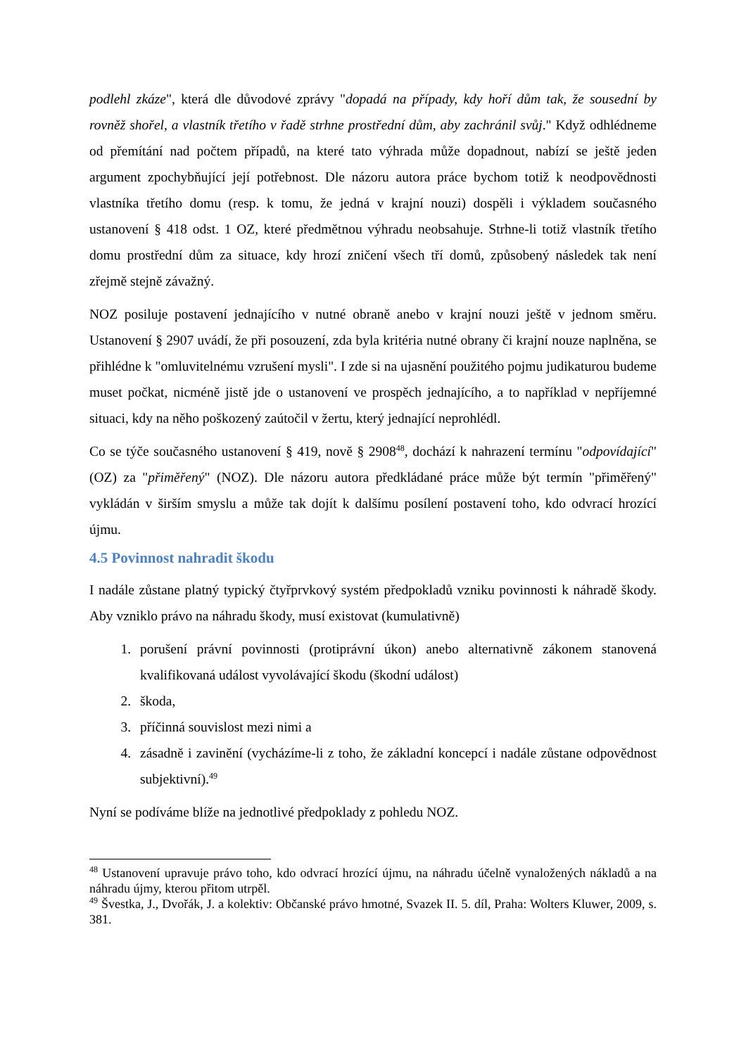podlehl zkáze", která dle důvodové zprávy "dopadá na případy, kdy hoří dům tak, že sousední by rovněž shořel, a vlastník třetího v řadě strhne prostřední dům, aby zachránil svůj." Když odhlédneme od přemítání nad počtem případů, na které tato výhrada může dopadnout, nabízí se ještě jeden argument zpochybňující její potřebnost. Dle názoru autora práce bychom totiž k neodpovědnosti vlastníka třetího domu (resp. k tomu, že jedná v krajní nouzi) dospěli i výkladem současného ustanovení § 418 odst. 1 OZ, které předmětnou výhradu neobsahuje. Strhne-li totiž vlastník třetího domu prostřední dům za situace, kdy hrozí zničení všech tří domů, způsobený následek tak není zřejmě stejně závažný.
NOZ posiluje postavení jednajícího v nutné obraně anebo v krajní nouzi ještě v jednom směru. Ustanovení § 2907 uvádí, že při posouzení, zda byla kritéria nutné obrany či krajní nouze naplněna, se přihlédne k "omluvitelnému vzrušení mysli". I zde si na ujasnění použitého pojmu judikaturou budeme muset počkat, nicméně jistě jde o ustanovení ve prospěch jednajícího, a to například v nepříjemné situaci, kdy na něho poškozený zaútočil v žertu, který jednající neprohlédl.
Co se týče současného ustanovení § 419, nově § 2908<sup>48</sup>, dochází k nahrazení termínu "odpovídající" (OZ) za "přiměřený" (NOZ). Dle názoru autora předkládané práce může být termín "přiměřený" vykládán v širším smyslu a může tak dojít k dalšímu posílení postavení toho, kdo odvrací hrozící újmu.
4.5 Povinnost nahradit škodu
I nadále zůstane platný typický čtyřprvkový systém předpokladů vzniku povinnosti k náhradě škody. Aby vzniklo právo na náhradu škody, musí existovat (kumulativně)
1. porušení právní povinnosti (protiprávní úkon) anebo alternativně zákonem stanovená kvalifikovaná událost vyvolávající škodu (škodní událost)
2. škoda,
3. příčinná souvislost mezi nimi a
4. zásadně i zavinění (vycházíme-li z toho, že základní koncepcí i nadále zůstane odpovědnost subjektivní).<sup>49</sup>
Nyní se podíváme blíže na jednotlivé předpoklady z pohledu NOZ.
<sup>48</sup> Ustanovení upravuje právo toho, kdo odvrací hrozící újmu, na náhradu účelně vynaložených nákladů a na náhradu újmy, kterou přitom utrpěl.
<sup>49</sup> Švestka, J., Dvořák, J. a kolektiv: Občanské právo hmotné, Svazek II. 5. díl, Praha: Wolters Kluwer, 2009, s. 381.